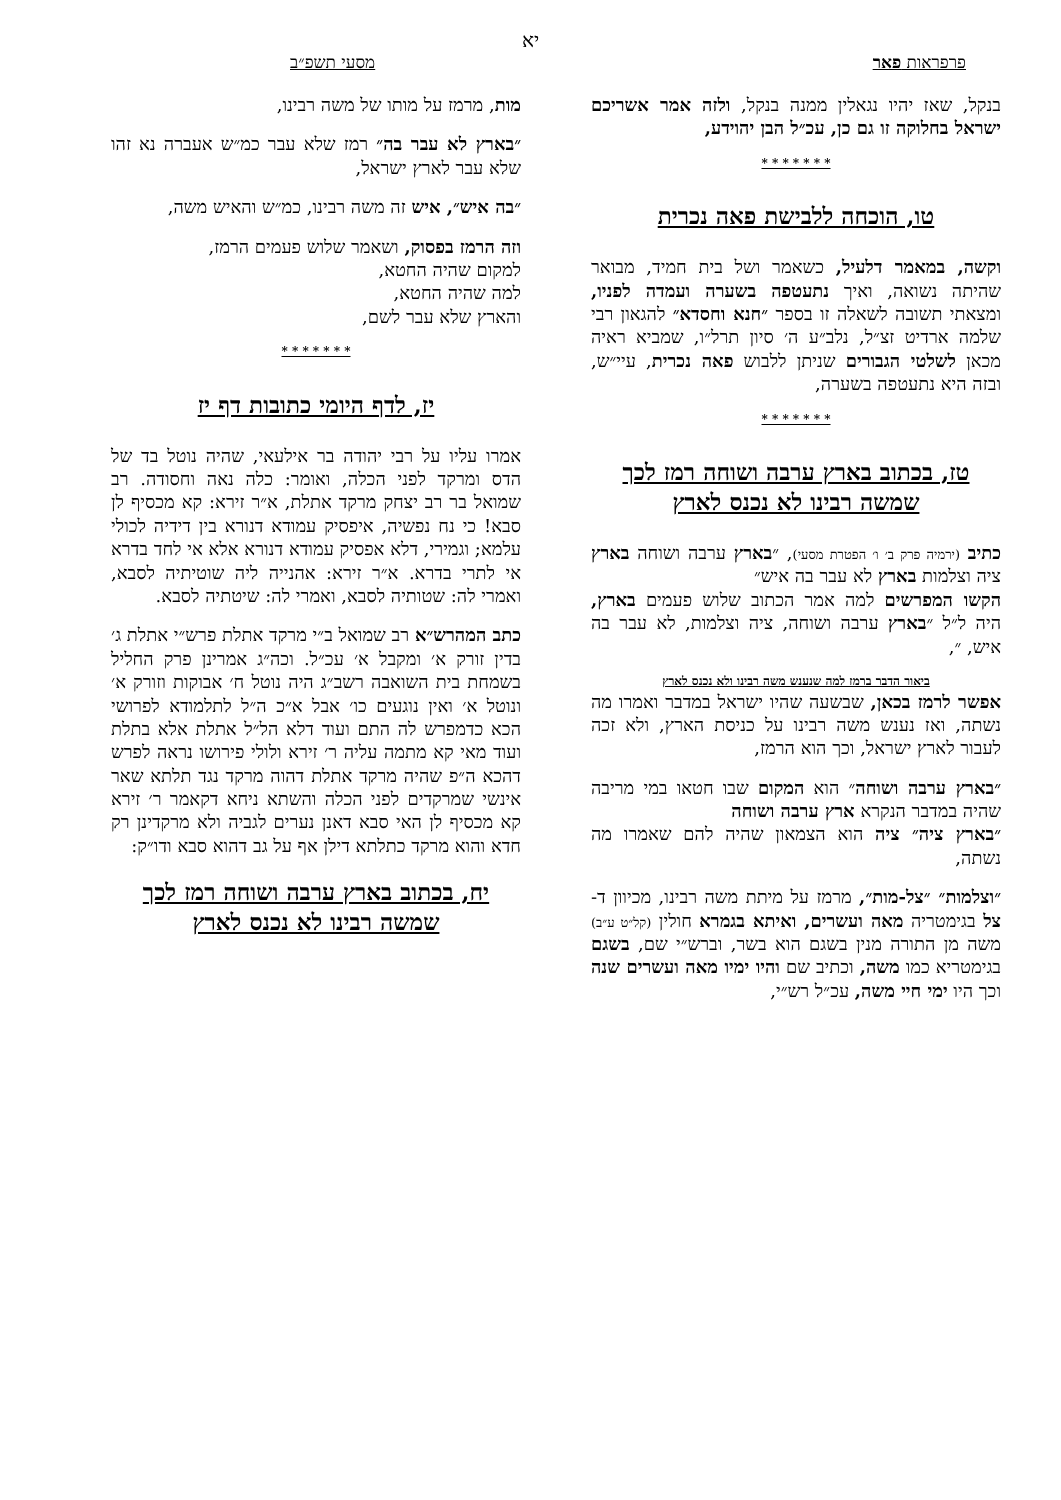יא
פרפראות פאר מסעי תשפ״ב
בנקל, שאז יהיו נגאלין ממנה בנקל, ולזה אמר אשריכם ישראל בחלוקה זו גם כן, עכ״ל הבן יהוידע,
* * * * * * *
טו, הוכחה ללבישת פאה נכרית
וקשה, במאמר דלעיל, כשאמר ושל בית חמיד, מבואר שהיתה נשואה, ואיך נתעטפה בשערה ועמדה לפניו, ומצאתי תשובה לשאלה זו בספר ״חנא וחסדא״ להגאון רבי שלמה ארדיט זצ״ל, נלב״ע ה׳ סיון תרל״ו, שמביא ראיה מכאן לשלטי הגבורים שניתן ללבוש פאה נכרית, עיי״ש, ובזה היא נתעטפה בשערה,
* * * * * * *
טז, בכתוב בארץ ערבה ושוחה רמז לכך שמשה רבינו לא נכנס לארץ
כתיב (ירמיה פרק ב׳ ו׳ הפטרת מסעי), ״בארץ ערבה ושוחה בארץ ציה וצלמות בארץ לא עבר בה איש״
הקשו המפרשים למה אמר הכתוב שלוש פעמים בארץ, היה ל״ל ״בארץ ערבה ושוחה, ציה וצלמות, לא עבר בה איש, ״,
ביאור הדבר ברמז למה שנענש משה רבינו ולא נכנס לארץ
אפשר לרמז בכאן, שבשעה שהיו ישראל במדבר ואמרו מה נשתה, ואז נענש משה רבינו על כניסת הארץ, ולא זכה לעבור לארץ ישראל, וכך הוא הרמז,
״בארץ ערבה ושוחה״ הוא המקום שבו חטאו במי מריבה שהיה במדבר הנקרא ארץ ערבה ושוחה
״בארץ ציה״ ציה הוא הצמאון שהיה להם שאמרו מה נשתה,
״וצלמות״ ״צל-מות״, מרמז על מיתת משה רבינו, מכיוון ד-צל בגימטריה מאה ועשרים, ואיתא בגמרא חולין (קל״ט ע״ב) משה מן התורה מנין בשגם הוא בשר, וברש״י שם, בשגם בגימטריא כמו משה, וכתיב שם והיו ימיו מאה ועשרים שנה וכך היו ימי חיי משה, עכ״ל רש״י,
מות, מרמז על מותו של משה רבינו,
״בארץ לא עבר בה״ רמז שלא עבר כמ״ש אעברה נא זהו שלא עבר לארץ ישראל,
״בה איש״, איש זה משה רבינו, כמ״ש והאיש משה,
וזה הרמז בפסוק, ושאמר שלוש פעמים הרמז,
למקום שהיה החטא,
למה שהיה החטא,
והארץ שלא עבר לשם,
* * * * * * *
יז, לדף היומי כתובות דף יז
אמרו עליו על רבי יהודה בר אילעאי, שהיה נוטל בד של הדס ומרקד לפני הכלה, ואומר: כלה נאה וחסודה. רב שמואל בר רב יצחק מרקד אתלת, א״ר זירא: קא מכסיף לן סבא! כי נח נפשיה, איפסיק עמודא דנורא בין דידיה לכולי עלמא; וגמירי, דלא אפסיק עמודא דנורא אלא אי לחד בדרא אי לתרי בדרא. א״ר זירא: אהנייה ליה שוטיתיה לסבא, ואמרי לה: שטותיה לסבא, ואמרי לה: שיטתיה לסבא.
כתב המהרש״א רב שמואל ב״י מרקד אתלת פרש״י אתלת ג׳ בדין זורק א׳ ומקבל א׳ עכ״ל. וכה״ג אמרינן פרק החליל בשמחת בית השואבה רשב״ג היה נוטל ח׳ אבוקות וזורק א׳ ונוטל א׳ ואין נוגעים כו׳ אבל א״כ ה״ל לתלמודא לפרושי הכא כדמפרש לה התם ועוד דלא הל״ל אתלת אלא בתלת ועוד מאי קא מתמה עליה ר׳ זירא ולולי פירושו נראה לפרש דהכא ה״פ שהיה מרקד אתלת דהוה מרקד נגד תלתא שאר אינשי שמרקדים לפני הכלה והשתא ניחא דקאמר ר׳ זירא קא מכסיף לן האי סבא דאנן נערים לגביה ולא מרקדינן רק חדא והוא מרקד כתלתא דילן אף על גב דהוא סבא ודו״ק:
יח, בכתוב בארץ ערבה ושוחה רמז לכך שמשה רבינו לא נכנס לארץ